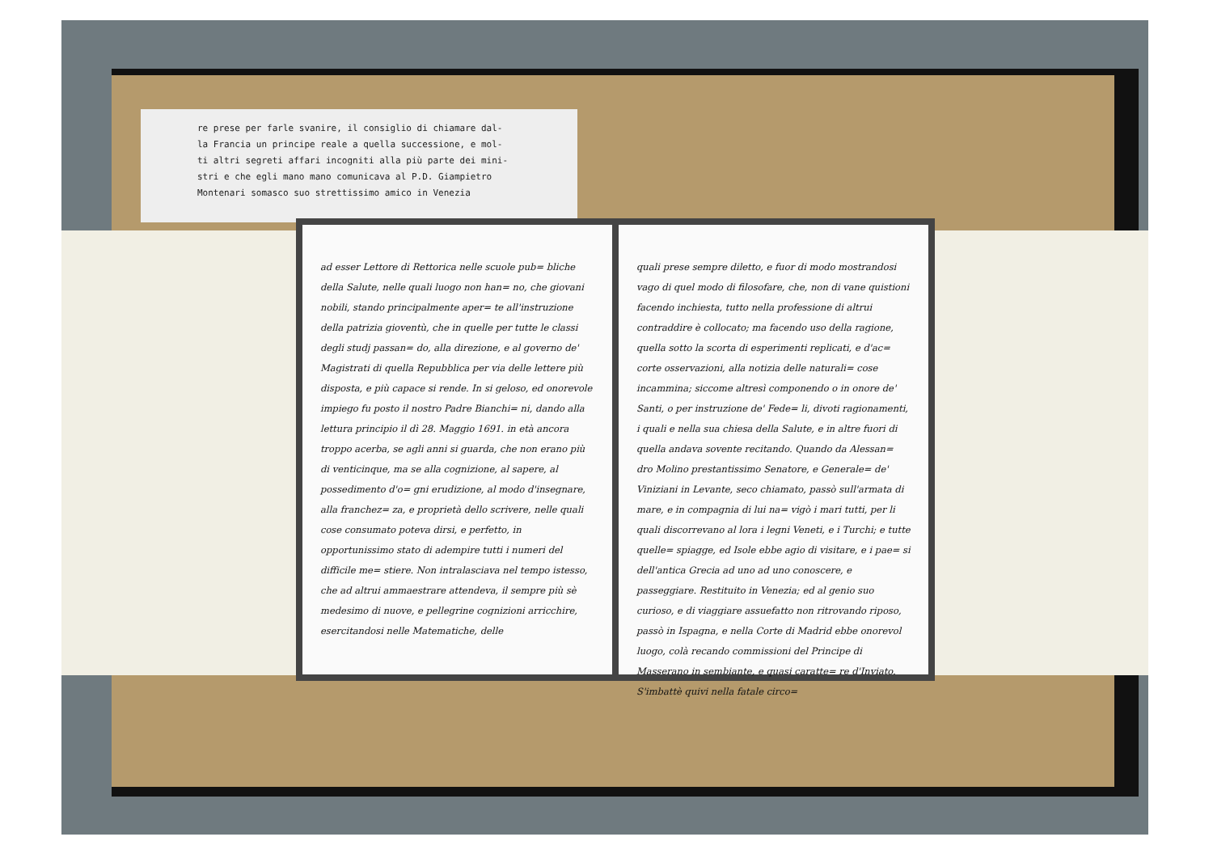re prese per farle svanire, il consiglio di chiamare dal-
la Francia un principe reale a quella successione, e mol-
ti altri segreti affari incogniti alla più parte dei mini-
stri e che egli mano mano comunicava al P.D. Giampietro
Montenari somasco suo strettissimo amico in Venezia
ad esser Lettore di Rettorica nelle scuole pub= bliche della Salute, nelle quali luogo non han= no, che giovani nobili, stando principalmente aper= te all'instruzione della patrizia gioventù, che in quelle per tutte le classi degli studj passan= do, alla direzione, e al governo de' Magistrati di quella Repubblica per via delle lettere più disposta, e più capace si rende. In si geloso, ed onorevole impiego fu posto il nostro Padre Bianchi= ni, dando alla lettura principio il dì 28. Maggio 1691. in età ancora troppo acerba, se agli anni si guarda, che non erano più di venticinque, ma se alla cognizione, al sapere, al possedimento d'o= gni erudizione, al modo d'insegnare, alla franchez= za, e proprietà dello scrivere, nelle quali cose consumato poteva dirsi, e perfetto, in opportunissimo stato di adempire tutti i numeri del difficile me= stiere. Non intralasciava nel tempo istesso, che ad altrui ammaestrare attendeva, il sempre più sè medesimo di nuove, e pellegrine cognizioni arricchire, esercitandosi nelle Matematiche, delle
quali prese sempre diletto, e fuor di modo mostrandosi vago di quel modo di filosofare, che, non di vane quistioni facendo inchiesta, tutto nella professione di altrui contraddire è collocato; ma facendo uso della ragione, quella sotto la scorta di esperimenti replicati, e d'ac= corte osservazioni, alla notizia delle naturali= cose incammina; siccome altresì componendo o in onore de' Santi, o per instruzione de' Fede= li, divoti ragionamenti, i quali e nella sua chiesa della Salute, e in altre fuori di quella andava sovente recitando. Quando da Alessan= dro Molino prestantissimo Senatore, e Generale= de' Viniziani in Levante, seco chiamato, passò sull'armata di mare, e in compagnia di lui na= vigò i mari tutti, per li quali discorrevano al lora i legni Veneti, e i Turchi; e tutte quelle= spiagge, ed Isole ebbe agio di visitare, e i pae= si dell'antica Grecia ad uno ad uno conoscere, e passeggiare. Restituito in Venezia; ed al genio suo curioso, e di viaggiare assuefatto non ritrovando riposo, passò in Ispagna, e nella Corte di Madrid ebbe onorevol luogo, colà recando commissioni del Principe di Masserano in sembiante, e quasi caratte= re d'Inviato. S'imbattè quivi nella fatale circo=